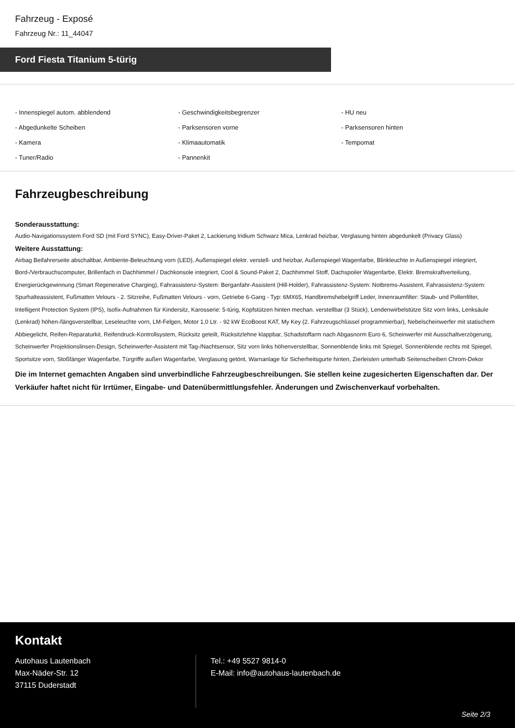Fahrzeug - Exposé
Fahrzeug Nr.: 11_44047
Ford Fiesta Titanium 5-türig
- Innenspiegel autom. abblendend
- Geschwindigkeitsbegrenzer
- HU neu
- Abgedunkelte Scheiben
- Parksensoren vorne
- Parksensoren hinten
- Kamera
- Klimaautomatik
- Tempomat
- Tuner/Radio
- Pannenkit
Fahrzeugbeschreibung
Sonderausstattung:
Audio-Navigationssystem Ford SD (mit Ford SYNC), Easy-Driver-Paket 2, Lackierung Iridium Schwarz Mica, Lenkrad heizbar, Verglasung hinten abgedunkelt (Privacy Glass)
Weitere Ausstattung:
Airbag Beifahrerseite abschaltbar, Ambiente-Beleuchtung vorn (LED), Außenspiegel elektr. verstell- und heizbar, Außenspiegel Wagenfarbe, Blinkleuchte in Außenspiegel integriert, Bord-/Verbrauchscomputer, Brillenfach in Dachhimmel / Dachkonsole integriert, Cool & Sound-Paket 2, Dachhimmel Stoff, Dachspoiler Wagenfarbe, Elektr. Bremskraftverteilung, Energierückgewinnung (Smart Regenerative Charging), Fahrassistenz-System: Berganfahr-Assistent (Hill-Holder), Fahrassistenz-System: Notbrems-Assistent, Fahrassistenz-System: Spurhalteassistent, Fußmatten Velours - 2. Sitzreihe, Fußmatten Velours - vorn, Getriebe 6-Gang - Typ: 6MX65, Handbremshebelgriff Leder, Innenraumfilter: Staub- und Pollenfilter, Intelligent Protection System (IPS), Isofix-Aufnahmen für Kindersitz, Karosserie: 5-türig, Kopfstützen hinten mechan. verstellbar (3 Stück), Lendenwirbelstütze Sitz vorn links, Lenksäule (Lenkrad) höhen-/längsverstellbar, Leseleuchte vorn, LM-Felgen, Motor 1,0 Ltr. - 92 kW EcoBoost KAT, My Key (2. Fahrzeugschlüssel programmierbar), Nebelscheinwerfer mit statischem Abbiegelicht, Reifen-Reparaturkit, Reifendruck-Kontrollsystem, Rücksitz geteilt, Rücksitzlehne klappbar, Schadstoffarm nach Abgasnorm Euro 6, Scheinwerfer mit Ausschaltverzögerung, Scheinwerfer Projektionslinsen-Design, Scheinwerfer-Assistent mit Tag-/Nachtsensor, Sitz vorn links höhenverstellbar, Sonnenblende links mit Spiegel, Sonnenblende rechts mit Spiegel, Sportsitze vorn, Stoßfänger Wagenfarbe, Türgriffe außen Wagenfarbe, Verglasung getönt, Warnanlage für Sicherheitsgurte hinten, Zierleisten unterhalb Seitenscheiben Chrom-Dekor
Die im Internet gemachten Angaben sind unverbindliche Fahrzeugbeschreibungen. Sie stellen keine zugesicherten Eigenschaften dar. Der Verkäufer haftet nicht für Irrtümer, Eingabe- und Datenübermittlungsfehler. Änderungen und Zwischenverkauf vorbehalten.
Kontakt
Autohaus Lautenbach
Max-Näder-Str. 12
37115 Duderstadt
Tel.: +49 5527 9814-0
E-Mail: info@autohaus-lautenbach.de
Seite 2/3